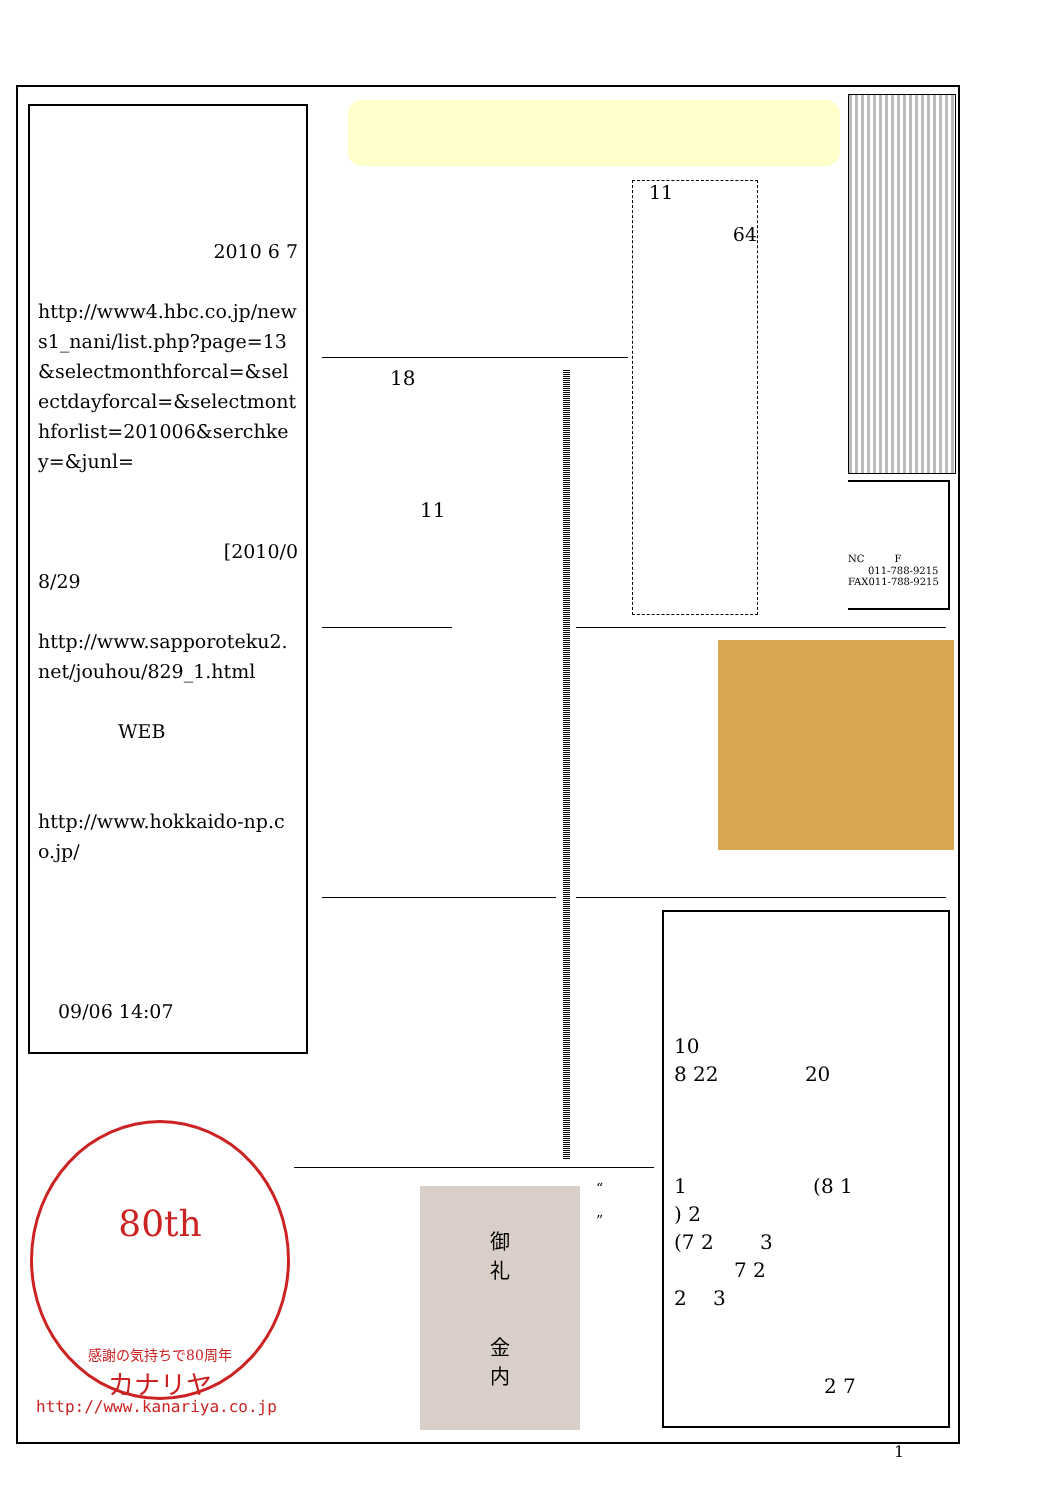2010 6 7
http://www4.hbc.co.jp/news1_nani/list.php?page=13&selectmonthforcal=&selectdayforcal=&selectmonthforlist=201006&serchkey=&junl=
[2010/0
8/29
http://www.sapporoteku2.net/jouhou/829_1.html
WEB
http://www.hokkaido-np.co.jp/
09/06 14:07
11
64
NC　　　F
011-788-9215
FAX011-788-9215
18
11
10
8 22 　　　　20
1 　　　　　　(8 1
) 2
(7 2 　　3
7 2
2 　3
2 7
80th
感謝の気持ちで80周年
カナリヤ
http://www.kanariya.co.jp
御
礼
金
内
“
”
1